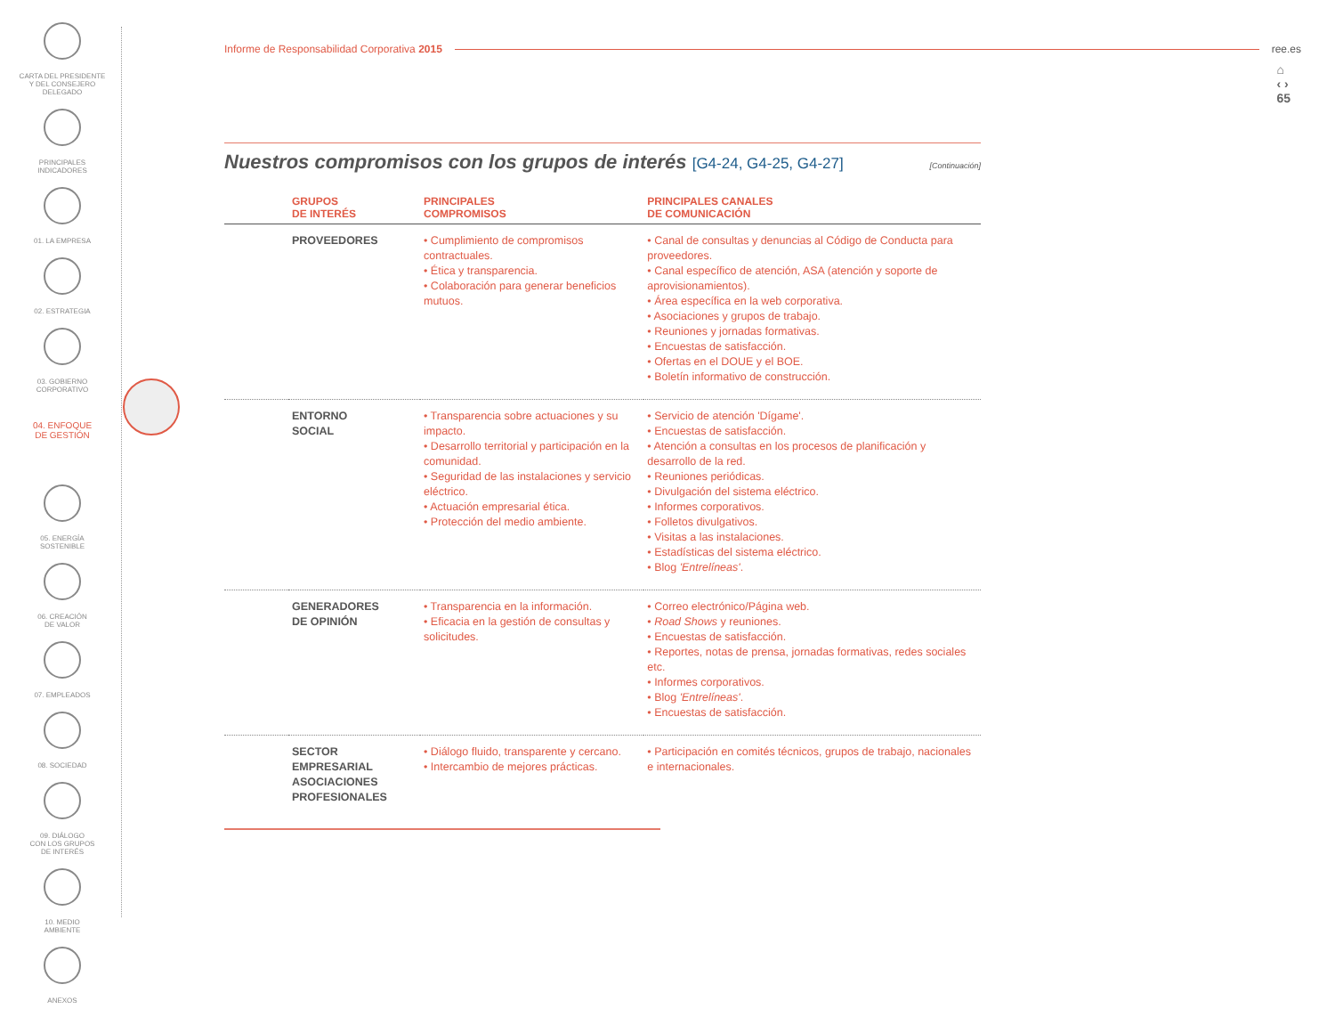CARTA DEL PRESIDENTE
Y DEL CONSEJERO
DELEGADO
PRINCIPALES
INDICADORES
01. LA EMPRESA
02. ESTRATEGIA
03. GOBIERNO
CORPORATIVO
04. ENFOQUE
DE GESTIÓN
05. ENERGÍA
SOSTENIBLE
06. CREACIÓN
DE VALOR
07. EMPLEADOS
08. SOCIEDAD
09. DIÁLOGO
CON LOS GRUPOS
DE INTERÉS
10. MEDIO
AMBIENTE
ANEXOS
⌂
‹ ›
65
Informe de Responsabilidad Corporativa 2015 ree.es
Nuestros compromisos con los grupos de interés [G4-24, G4-25, G4-27]
[Continuación]
| | GRUPOS DE INTERÉS | PRINCIPALES COMPROMISOS | PRINCIPALES CANALES DE COMUNICACIÓN |
| --- | --- | --- | --- |
| | PROVEEDORES | • Cumplimiento de compromisos contractuales. • Ética y transparencia. • Colaboración para generar beneficios mutuos. | • Canal de consultas y denuncias al Código de Conducta para proveedores. • Canal específico de atención, ASA (atención y soporte de aprovisionamientos). • Área específica en la web corporativa. • Asociaciones y grupos de trabajo. • Reuniones y jornadas formativas. • Encuestas de satisfacción. • Ofertas en el DOUE y el BOE. • Boletín informativo de construcción. |
| | ENTORNO SOCIAL | • Transparencia sobre actuaciones y su impacto. • Desarrollo territorial y participación en la comunidad. • Seguridad de las instalaciones y servicio eléctrico. • Actuación empresarial ética. • Protección del medio ambiente. | • Servicio de atención 'Dígame'. • Encuestas de satisfacción. • Atención a consultas en los procesos de planificación y desarrollo de la red. • Reuniones periódicas. • Divulgación del sistema eléctrico. • Informes corporativos. • Folletos divulgativos. • Visitas a las instalaciones. • Estadísticas del sistema eléctrico. • Blog 'Entrelíneas' . |
| | GENERADORES DE OPINIÓN | • Transparencia en la información. • Eficacia en la gestión de consultas y solicitudes. | • Correo electrónico/Página web. • Road Shows y reuniones. • Encuestas de satisfacción. • Reportes, notas de prensa, jornadas formativas, redes sociales etc. • Informes corporativos. • Blog 'Entrelíneas' . • Encuestas de satisfacción. |
| | SECTOR EMPRESARIAL ASOCIACIONES PROFESIONALES | • Diálogo fluido, transparente y cercano. • Intercambio de mejores prácticas. | • Participación en comités técnicos, grupos de trabajo, nacionales e internacionales. |